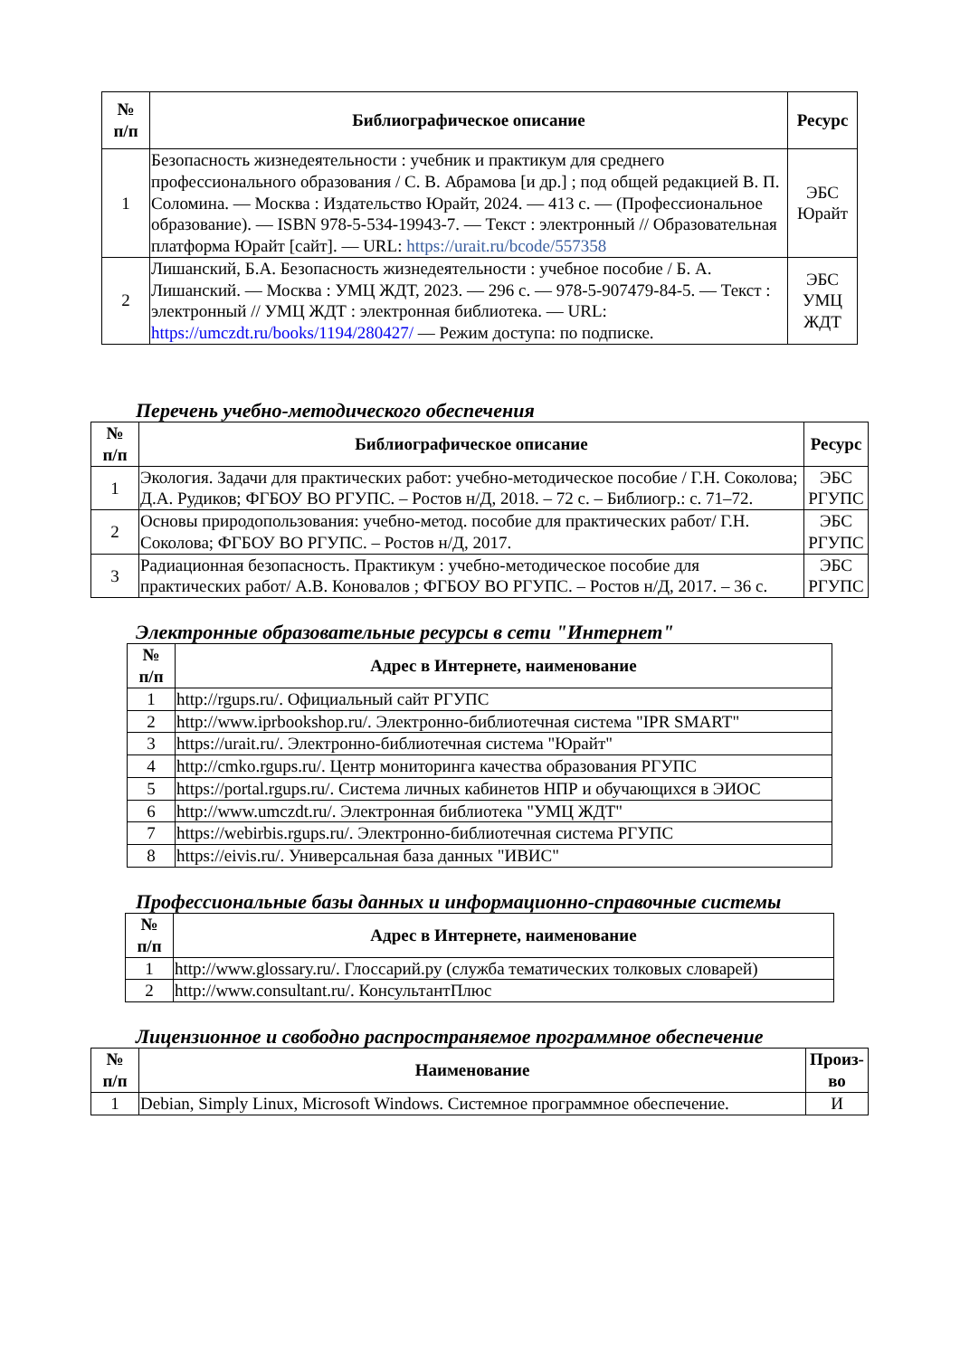| № п/п | Библиографическое описание | Ресурс |
| --- | --- | --- |
| 1 | Безопасность жизнедеятельности : учебник и практикум для среднего профессионального образования / С. В. Абрамова [и др.] ; под общей редакцией В. П. Соломина. — Москва : Издательство Юрайт, 2024. — 413 с. — (Профессиональное образование). — ISBN 978-5-534-19943-7. — Текст : электронный // Образовательная платформа Юрайт [сайт]. — URL: https://urait.ru/bcode/557358 | ЭБС Юрайт |
| 2 | Лишанский, Б.А. Безопасность жизнедеятельности : учебное пособие / Б. А. Лишанский. — Москва : УМЦ ЖДТ, 2023. — 296 с. — 978-5-907479-84-5. — Текст : электронный // УМЦ ЖДТ : электронная библиотека. — URL: https://umczdt.ru/books/1194/280427/ — Режим доступа: по подписке. | ЭБС УМЦ ЖДТ |
Перечень учебно-методического обеспечения
| № п/п | Библиографическое описание | Ресурс |
| --- | --- | --- |
| 1 | Экология. Задачи для практических работ: учебно-методическое пособие / Г.Н. Соколова; Д.А. Рудиков; ФГБОУ ВО РГУПС. – Ростов н/Д, 2018. – 72 с. – Библиогр.: с. 71–72. | ЭБС РГУПС |
| 2 | Основы природопользования: учебно-метод. пособие для практических работ/ Г.Н. Соколова; ФГБОУ ВО РГУПС. – Ростов н/Д, 2017. | ЭБС РГУПС |
| 3 | Радиационная безопасность. Практикум : учебно-методическое пособие для практических работ/ А.В. Коновалов ; ФГБОУ ВО РГУПС. – Ростов н/Д, 2017. – 36 с. | ЭБС РГУПС |
Электронные образовательные ресурсы в сети "Интернет"
| № п/п | Адрес в Интернете, наименование |
| --- | --- |
| 1 | http://rgups.ru/. Официальный сайт РГУПС |
| 2 | http://www.iprbookshop.ru/. Электронно-библиотечная система "IPR SMART" |
| 3 | https://urait.ru/. Электронно-библиотечная система "Юрайт" |
| 4 | http://cmko.rgups.ru/. Центр мониторинга качества образования РГУПС |
| 5 | https://portal.rgups.ru/. Система личных кабинетов НПР и обучающихся в ЭИОС |
| 6 | http://www.umczdt.ru/. Электронная библиотека "УМЦ ЖДТ" |
| 7 | https://webirbis.rgups.ru/. Электронно-библиотечная система РГУПС |
| 8 | https://eivis.ru/. Универсальная база данных "ИВИС" |
Профессиональные базы данных и информационно-справочные системы
| № п/п | Адрес в Интернете, наименование |
| --- | --- |
| 1 | http://www.glossary.ru/. Глоссарий.ру (служба тематических толковых словарей) |
| 2 | http://www.consultant.ru/. КонсультантПлюс |
Лицензионное и свободно распространяемое программное обеспечение
| № п/п | Наименование | Произ-во |
| --- | --- | --- |
| 1 | Debian, Simply Linux, Microsoft Windows. Системное программное обеспечение. | И |